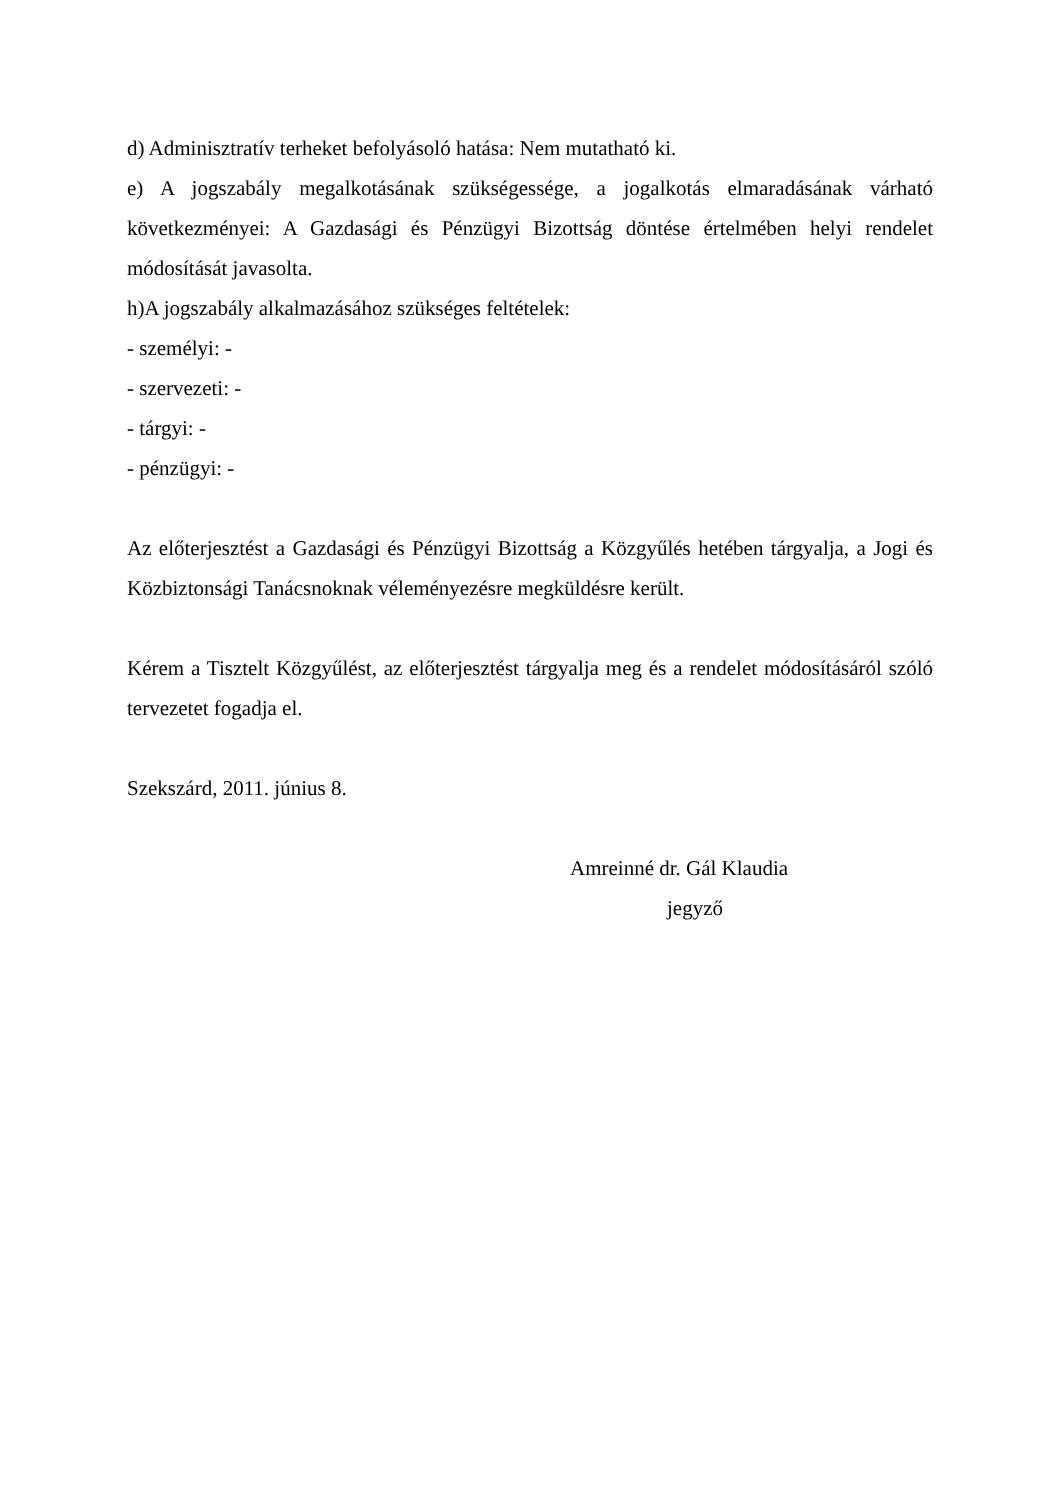d) Adminisztratív terheket befolyásoló hatása: Nem mutatható ki.
e) A jogszabály megalkotásának szükségessége, a jogalkotás elmaradásának várható következményei: A Gazdasági és Pénzügyi Bizottság döntése értelmében helyi rendelet módosítását javasolta.
h)A jogszabály alkalmazásához szükséges feltételek:
- személyi: -
- szervezeti: -
- tárgyi: -
- pénzügyi: -
Az előterjesztést a Gazdasági és Pénzügyi Bizottság a Közgyűlés hetében tárgyalja, a Jogi és Közbiztonsági Tanácsnoknak véleményezésre megküldésre került.
Kérem a Tisztelt Közgyűlést, az előterjesztést tárgyalja meg és a rendelet módosításáról szóló tervezetet fogadja el.
Szekszárd, 2011. június 8.
Amreinné dr. Gál Klaudia
jegyző